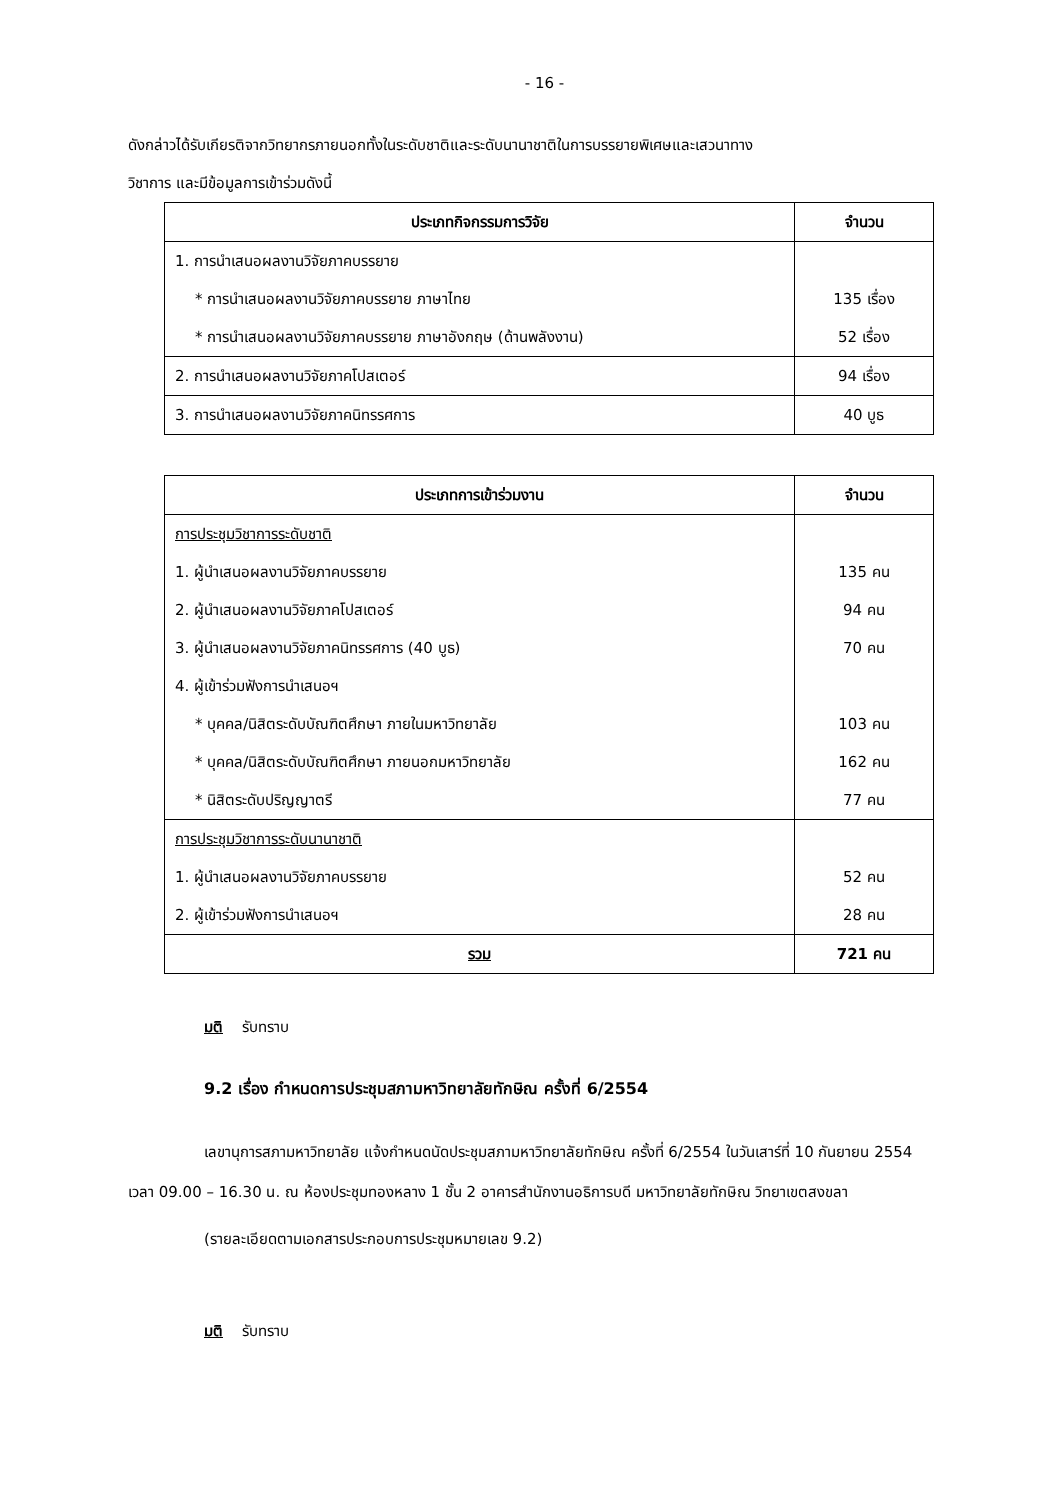- 16 -
ดังกล่าวได้รับเกียรติจากวิทยากรภายนอกทั้งในระดับชาติและระดับนานาชาติในการบรรยายพิเศษและเสวนาทาง
วิชาการ และมีข้อมูลการเข้าร่วมดังนี้
| ประเภทกิจกรรมการวิจัย | จำนวน |
| --- | --- |
| 1. การนำเสนอผลงานวิจัยภาคบรรยาย | |
| * การนำเสนอผลงานวิจัยภาคบรรยาย ภาษาไทย | 135 เรื่อง |
| * การนำเสนอผลงานวิจัยภาคบรรยาย ภาษาอังกฤษ (ด้านพลังงาน) | 52 เรื่อง |
| 2. การนำเสนอผลงานวิจัยภาคโปสเตอร์ | 94 เรื่อง |
| 3. การนำเสนอผลงานวิจัยภาคนิทรรศการ | 40 บูธ |
| ประเภทการเข้าร่วมงาน | จำนวน |
| --- | --- |
| การประชุมวิชาการระดับชาติ | |
| 1. ผู้นำเสนอผลงานวิจัยภาคบรรยาย | 135 คน |
| 2. ผู้นำเสนอผลงานวิจัยภาคโปสเตอร์ | 94 คน |
| 3. ผู้นำเสนอผลงานวิจัยภาคนิทรรศการ (40 บูธ) | 70 คน |
| 4. ผู้เข้าร่วมฟังการนำเสนอฯ | |
| * บุคคล/นิสิตระดับบัณฑิตศึกษา ภายในมหาวิทยาลัย | 103 คน |
| * บุคคล/นิสิตระดับบัณฑิตศึกษา ภายนอกมหาวิทยาลัย | 162 คน |
| * นิสิตระดับปริญญาตรี | 77 คน |
| การประชุมวิชาการระดับนานาชาติ | |
| 1. ผู้นำเสนอผลงานวิจัยภาคบรรยาย | 52 คน |
| 2. ผู้เข้าร่วมฟังการนำเสนอฯ | 28 คน |
| รวม | 721 คน |
มติ รับทราบ
9.2 เรื่อง กำหนดการประชุมสภามหาวิทยาลัยทักษิณ ครั้งที่ 6/2554
เลขานุการสภามหาวิทยาลัย แจ้งกำหนดนัดประชุมสภามหาวิทยาลัยทักษิณ ครั้งที่ 6/2554 ในวันเสาร์ที่ 10 กันยายน 2554 เวลา 09.00 – 16.30 น. ณ ห้องประชุมทองหลาง 1 ชั้น 2 อาคารสำนักงานอธิการบดี มหาวิทยาลัยทักษิณ วิทยาเขตสงขลา
(รายละเอียดตามเอกสารประกอบการประชุมหมายเลข 9.2)
มติ รับทราบ